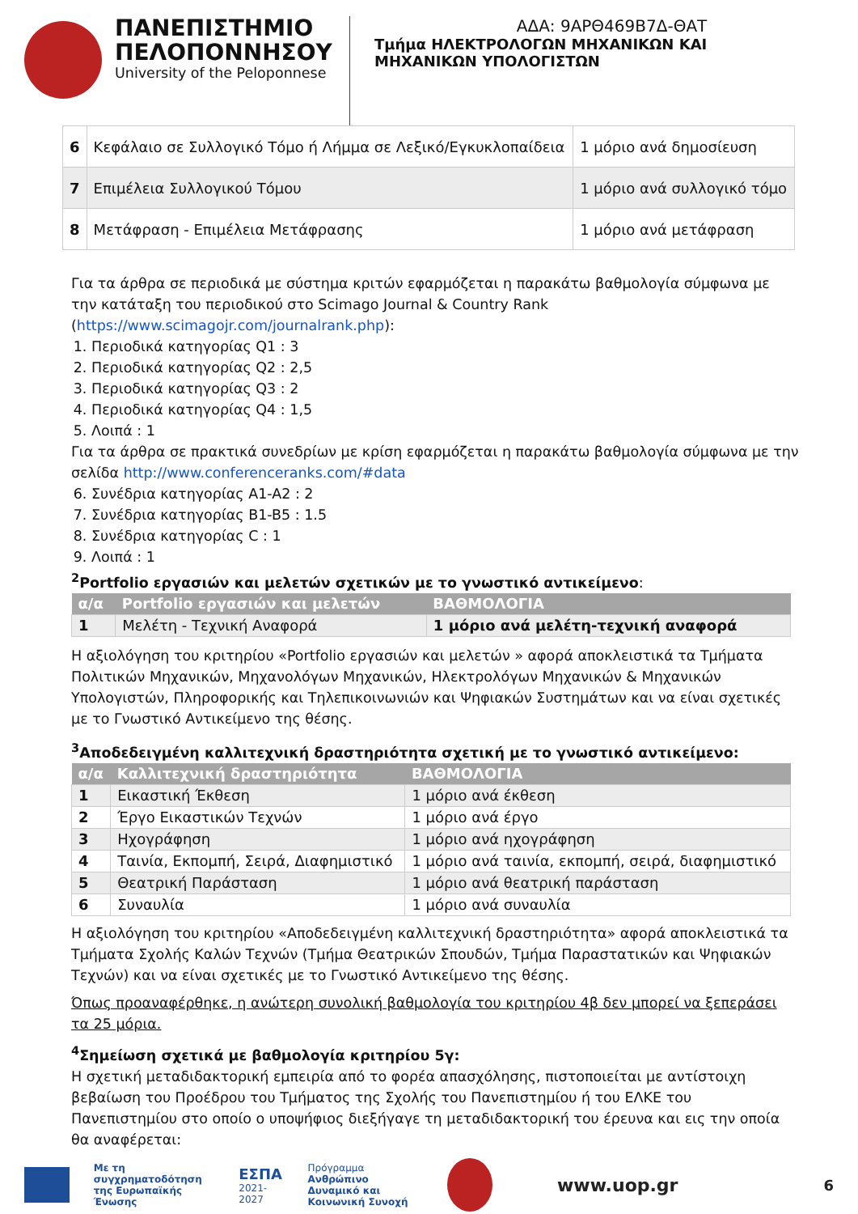ΠΑΝΕΠΙΣΤΗΜΙΟ
ΠΕΛΟΠΟΝΝΗΣΟΥ
University of the Peloponnese
ΑΔΑ: 9ΑΡΘ469Β7Δ-ΘΑΤ
Τμήμα ΗΛΕΚΤΡΟΛΟΓΩΝ ΜΗΧΑΝΙΚΩΝ ΚΑΙ
ΜΗΧΑΝΙΚΩΝ ΥΠΟΛΟΓΙΣΤΩΝ
| 6 | Κεφάλαιο σε Συλλογικό Τόμο ή Λήμμα σε Λεξικό/Εγκυκλοπαίδεια | 1 μόριο ανά δημοσίευση |
| 7 | Επιμέλεια Συλλογικού Τόμου | 1 μόριο ανά συλλογικό τόμο |
| 8 | Μετάφραση - Επιμέλεια Μετάφρασης | 1 μόριο ανά μετάφραση |
Για τα άρθρα σε περιοδικά με σύστημα κριτών εφαρμόζεται η παρακάτω βαθμολογία σύμφωνα με την κατάταξη του περιοδικού στο Scimago Journal & Country Rank (https://www.scimagojr.com/journalrank.php):
1. Περιοδικά κατηγορίας Q1 : 3
2. Περιοδικά κατηγορίας Q2 : 2,5
3. Περιοδικά κατηγορίας Q3 : 2
4. Περιοδικά κατηγορίας Q4 : 1,5
5. Λοιπά : 1
Για τα άρθρα σε πρακτικά συνεδρίων με κρίση εφαρμόζεται η παρακάτω βαθμολογία σύμφωνα με την σελίδα http://www.conferenceranks.com/#data
6. Συνέδρια κατηγορίας A1-A2 : 2
7. Συνέδρια κατηγορίας B1-B5 : 1.5
8. Συνέδρια κατηγορίας C : 1
9. Λοιπά : 1
<sup>2</sup> Portfolio εργασιών και μελετών σχετικών με το γνωστικό αντικείμενο:
| α/α | Portfolio εργασιών και μελετών | ΒΑΘΜΟΛΟΓΙΑ |
| --- | --- | --- |
| 1 | Μελέτη - Τεχνική Αναφορά | 1 μόριο ανά μελέτη-τεχνική αναφορά |
Η αξιολόγηση του κριτηρίου «Portfolio εργασιών και μελετών » αφορά αποκλειστικά τα Τμήματα Πολιτικών Μηχανικών, Μηχανολόγων Μηχανικών, Ηλεκτρολόγων Μηχανικών & Μηχανικών Υπολογιστών, Πληροφορικής και Τηλεπικοινωνιών και Ψηφιακών Συστημάτων και να είναι σχετικές με το Γνωστικό Αντικείμενο της θέσης.
<sup>3</sup> Αποδεδειγμένη καλλιτεχνική δραστηριότητα σχετική με το γνωστικό αντικείμενο:
| α/α | Καλλιτεχνική δραστηριότητα | ΒΑΘΜΟΛΟΓΙΑ |
| --- | --- | --- |
| 1 | Εικαστική Έκθεση | 1 μόριο ανά έκθεση |
| 2 | Έργο Εικαστικών Τεχνών | 1 μόριο ανά έργο |
| 3 | Ηχογράφηση | 1 μόριο ανά ηχογράφηση |
| 4 | Ταινία, Εκπομπή, Σειρά, Διαφημιστικό | 1 μόριο ανά ταινία, εκπομπή, σειρά, διαφημιστικό |
| 5 | Θεατρική Παράσταση | 1 μόριο ανά θεατρική παράσταση |
| 6 | Συναυλία | 1 μόριο ανά συναυλία |
Η αξιολόγηση του κριτηρίου «Αποδεδειγμένη καλλιτεχνική δραστηριότητα» αφορά αποκλειστικά τα Τμήματα Σχολής Καλών Τεχνών (Τμήμα Θεατρικών Σπουδών, Τμήμα Παραστατικών και Ψηφιακών Τεχνών) και να είναι σχετικές με το Γνωστικό Αντικείμενο της θέσης.
Όπως προαναφέρθηκε, η ανώτερη συνολική βαθμολογία του κριτηρίου 4β δεν μπορεί να ξεπεράσει τα 25 μόρια.
<sup>4</sup> Σημείωση σχετικά με βαθμολογία κριτηρίου 5γ:
Η σχετική μεταδιδακτορική εμπειρία από το φορέα απασχόλησης, πιστοποιείται με αντίστοιχη βεβαίωση του Προέδρου του Τμήματος της Σχολής του Πανεπιστημίου ή του ΕΛΚΕ του Πανεπιστημίου στο οποίο ο υποψήφιος διεξήγαγε τη μεταδιδακτορική του έρευνα και εις την οποία θα αναφέρεται:
Με τη συγχρηματοδότηση
της Ευρωπαϊκής Ένωσης
ΕΣΠΑ
2021-2027
Πρόγραμμα
Ανθρώπινο Δυναμικό και
Κοινωνική Συνοχή
www.uop.gr
6